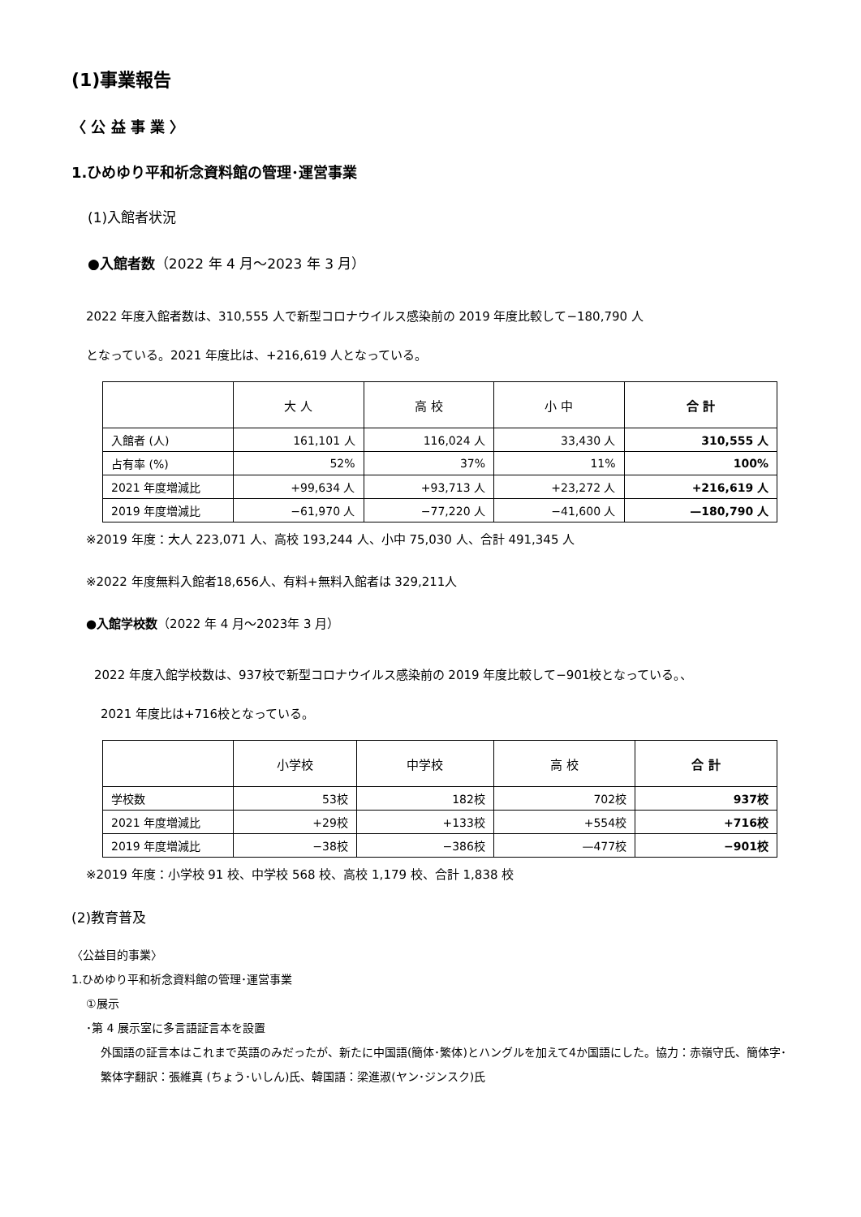(1)事業報告
〈 公 益 事 業 〉
1.ひめゆり平和祈念資料館の管理･運営事業
(1)入館者状況
●入館者数（2022 年 4 月～2023 年 3 月）
2022 年度入館者数は、310,555 人で新型コロナウイルス感染前の 2019 年度比較して−180,790 人
となっている。2021 年度比は、+216,619 人となっている。
| | 大 人 | 高 校 | 小 中 | 合 計 |
| --- | --- | --- | --- | --- |
| 入館者 (人) | 161,101 人 | 116,024 人 | 33,430 人 | 310,555 人 |
| 占有率 (%) | 52% | 37% | 11% | 100% |
| 2021 年度増減比 | +99,634 人 | +93,713 人 | +23,272 人 | +216,619 人 |
| 2019 年度増減比 | −61,970 人 | −77,220 人 | −41,600 人 | —180,790 人 |
※2019 年度：大人 223,071 人、高校 193,244 人、小中 75,030 人、合計 491,345 人
※2022 年度無料入館者18,656人、有料+無料入館者は 329,211人
●入館学校数（2022 年 4 月～2023年 3 月）
2022 年度入館学校数は、937校で新型コロナウイルス感染前の 2019 年度比較して−901校となっている。、
2021 年度比は+716校となっている。
| | 小学校 | 中学校 | 高 校 | 合 計 |
| --- | --- | --- | --- | --- |
| 学校数 | 53校 | 182校 | 702校 | 937校 |
| 2021 年度増減比 | +29校 | +133校 | +554校 | +716校 |
| 2019 年度増減比 | −38校 | −386校 | —477校 | −901校 |
※2019 年度：小学校 91 校、中学校 568 校、高校 1,179 校、合計 1,838 校
(2)教育普及
〈公益目的事業〉
1.ひめゆり平和祈念資料館の管理･運営事業
①展示
･第 4 展示室に多言語証言本を設置
外国語の証言本はこれまで英語のみだったが、新たに中国語(簡体･繁体)とハングルを加えて4か国語にした。協力：赤嶺守氏、簡体字･繁体字翻訳：張維真 (ちょう･いしん)氏、韓国語：梁進淑(ヤン･ジンスク)氏